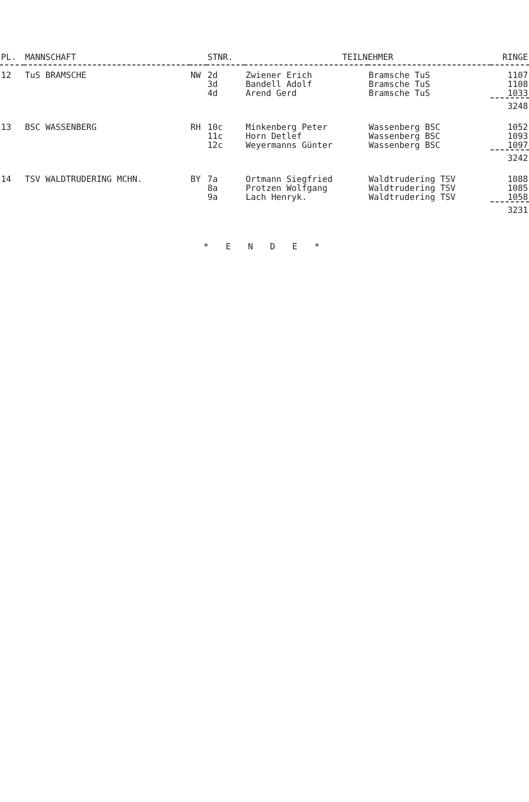| PL. | MANNSCHAFT | | STNR. | TEILNEHMER | | RINGE |
| --- | --- | --- | --- | --- | --- | --- |
| 12 | TuS BRAMSCHE | NW | 2d | Zwiener Erich | Bramsche TuS | 1107 |
| | | | 3d | Bandell Adolf | Bramsche TuS | 1108 |
| | | | 4d | Arend Gerd | Bramsche TuS | 1033 |
| | | | | | | 3248 |
| 13 | BSC WASSENBERG | RH | 10c | Minkenberg Peter | Wassenberg BSC | 1052 |
| | | | 11c | Horn Detlef | Wassenberg BSC | 1093 |
| | | | 12c | Weyermanns Günter | Wassenberg BSC | 1097 |
| | | | | | | 3242 |
| 14 | TSV WALDTRUDERING MCHN. | BY | 7a | Ortmann Siegfried | Waldtrudering TSV | 1088 |
| | | | 8a | Protzen Wolfgang | Waldtrudering TSV | 1085 |
| | | | 9a | Lach Henryk. | Waldtrudering TSV | 1058 |
| | | | | | | 3231 |
* E N D E *